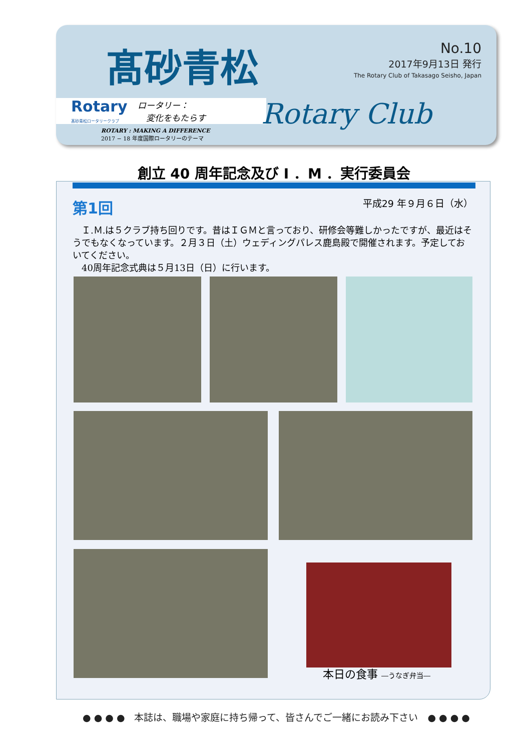髙砂青松
No.10
2017年9月13日 発行
The Rotary Club of Takasago Seisho, Japan
Rotary
髙砂青松ロータリークラブ
ロータリー：
　変化をもたらす
ROTARY : MAKING A DIFFERENCE
2017 − 18 年度国際ロータリーのテーマ
Rotary Club
創立 40 周年記念及び I ．M ．実行委員会
第1回
平成29 年９月６日（水）
　Ｉ.Ｍ.は５クラブ持ち回りです。昔はＩＧＭと言っており、研修会等難しかったですが、最近はそうでもなくなっています。２月３日（土）ウェディングパレス鹿島殿で開催されます。予定しておいてください。
　40周年記念式典は５月13日（日）に行います。
本日の食事 ―うなぎ弁当―
● ● ● ●　本誌は、職場や家庭に持ち帰って、皆さんでご一緒にお読み下さい　● ● ● ●